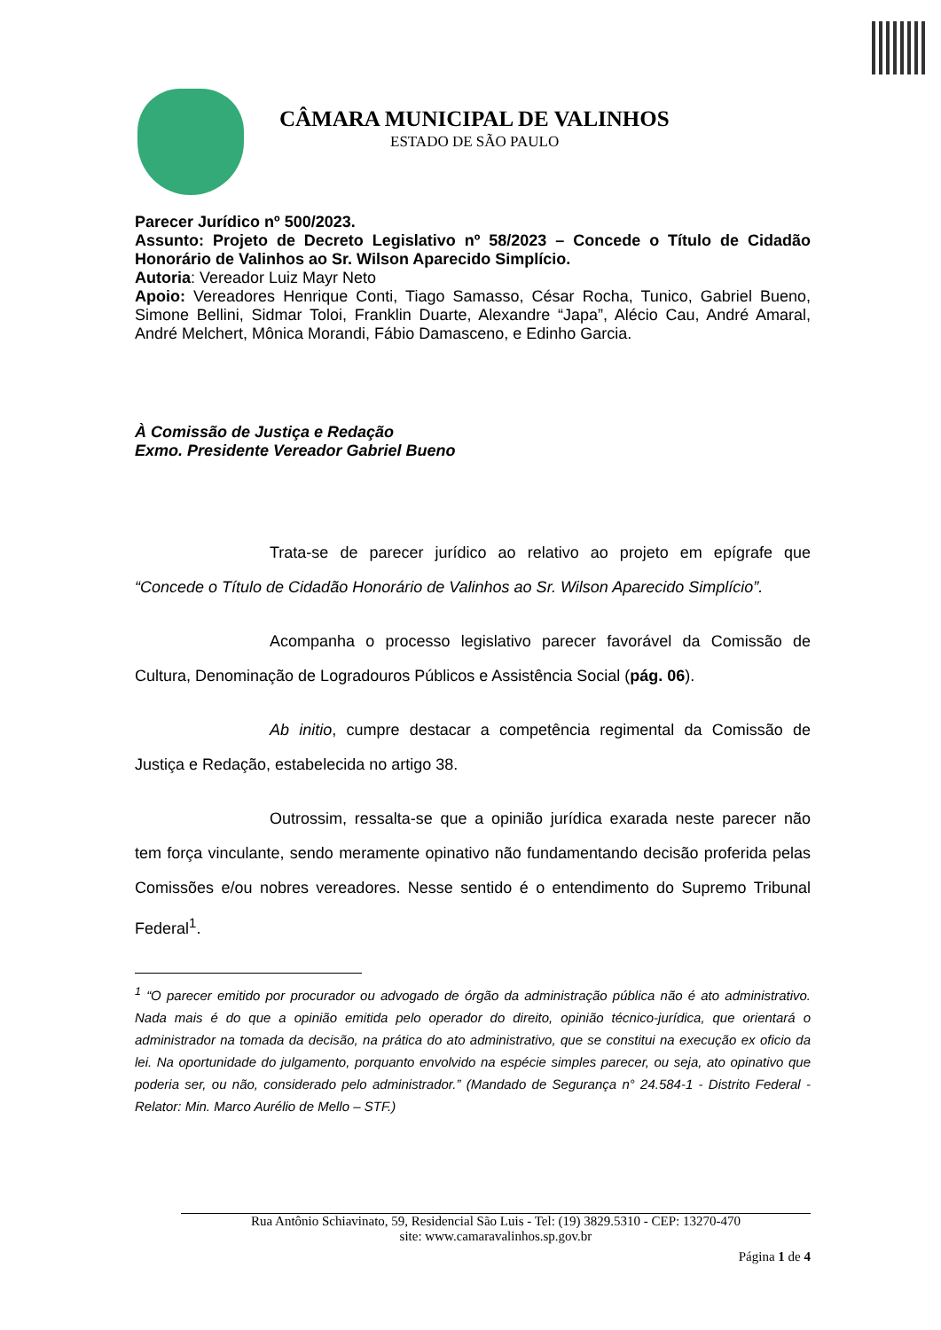CÂMARA MUNICIPAL DE VALINHOS
ESTADO DE SÃO PAULO
Parecer Jurídico nº 500/2023.
Assunto: Projeto de Decreto Legislativo nº 58/2023 – Concede o Título de Cidadão Honorário de Valinhos ao Sr. Wilson Aparecido Simplício.
Autoria: Vereador Luiz Mayr Neto
Apoio: Vereadores Henrique Conti, Tiago Samasso, César Rocha, Tunico, Gabriel Bueno, Simone Bellini, Sidmar Toloi, Franklin Duarte, Alexandre “Japa”, Alécio Cau, André Amaral, André Melchert, Mônica Morandi, Fábio Damasceno, e Edinho Garcia.
À Comissão de Justiça e Redação
Exmo. Presidente Vereador Gabriel Bueno
Trata-se de parecer jurídico ao relativo ao projeto em epígrafe que “Concede o Título de Cidadão Honorário de Valinhos ao Sr. Wilson Aparecido Simplício”.
Acompanha o processo legislativo parecer favorável da Comissão de Cultura, Denominação de Logradouros Públicos e Assistência Social (pág. 06).
Ab initio, cumpre destacar a competência regimental da Comissão de Justiça e Redação, estabelecida no artigo 38.
Outrossim, ressalta-se que a opinião jurídica exarada neste parecer não tem força vinculante, sendo meramente opinativo não fundamentando decisão proferida pelas Comissões e/ou nobres vereadores. Nesse sentido é o entendimento do Supremo Tribunal Federal<sup>1</sup>.
<sup>1</sup> “O parecer emitido por procurador ou advogado de órgão da administração pública não é ato administrativo. Nada mais é do que a opinião emitida pelo operador do direito, opinião técnico-jurídica, que orientará o administrador na tomada da decisão, na prática do ato administrativo, que se constitui na execução ex oficio da lei. Na oportunidade do julgamento, porquanto envolvido na espécie simples parecer, ou seja, ato opinativo que poderia ser, ou não, considerado pelo administrador.” (Mandado de Segurança n° 24.584-1 - Distrito Federal - Relator: Min. Marco Aurélio de Mello – STF.)
Rua Antônio Schiavinato, 59, Residencial São Luis - Tel: (19) 3829.5310 - CEP: 13270-470
site: www.camaravalinhos.sp.gov.br
Página 1 de 4